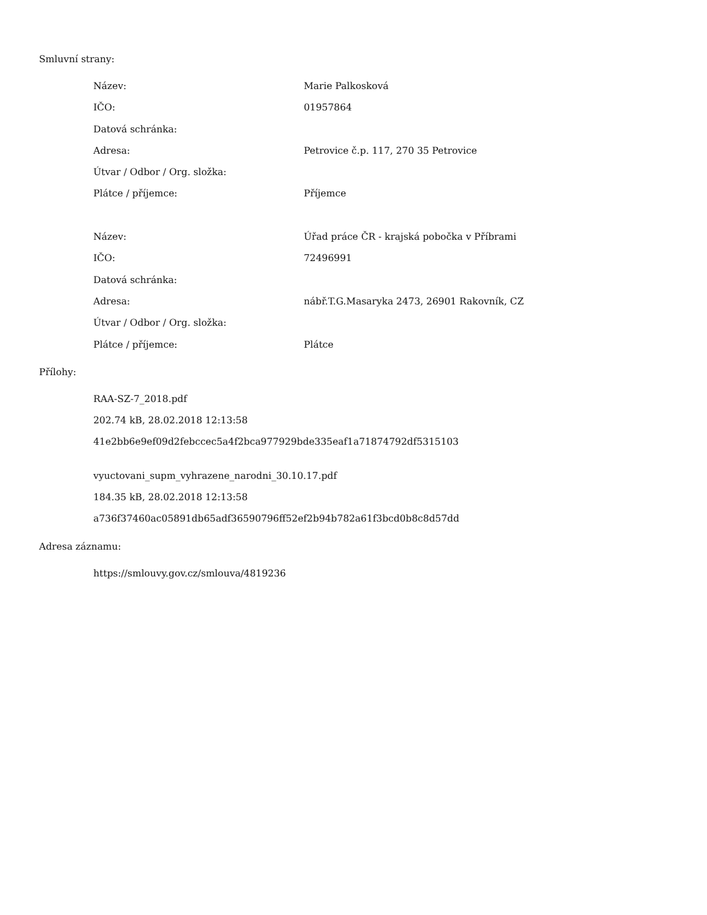Smluvní strany:
| Název: | Marie Palkosková |
| IČO: | 01957864 |
| Datová schránka: | |
| Adresa: | Petrovice č.p. 117, 270 35 Petrovice |
| Útvar / Odbor / Org. složka: | |
| Plátce / příjemce: | Příjemce |
| Název: | Úřad práce ČR - krajská pobočka v Příbrami |
| IČO: | 72496991 |
| Datová schránka: | |
| Adresa: | nábř.T.G.Masaryka 2473, 26901 Rakovník, CZ |
| Útvar / Odbor / Org. složka: | |
| Plátce / příjemce: | Plátce |
Přílohy:
RAA-SZ-7_2018.pdf
202.74 kB, 28.02.2018 12:13:58
41e2bb6e9ef09d2febccec5a4f2bca977929bde335eaf1a71874792df5315103
vyuctovani_supm_vyhrazene_narodni_30.10.17.pdf
184.35 kB, 28.02.2018 12:13:58
a736f37460ac05891db65adf36590796ff52ef2b94b782a61f3bcd0b8c8d57dd
Adresa záznamu:
https://smlouvy.gov.cz/smlouva/4819236